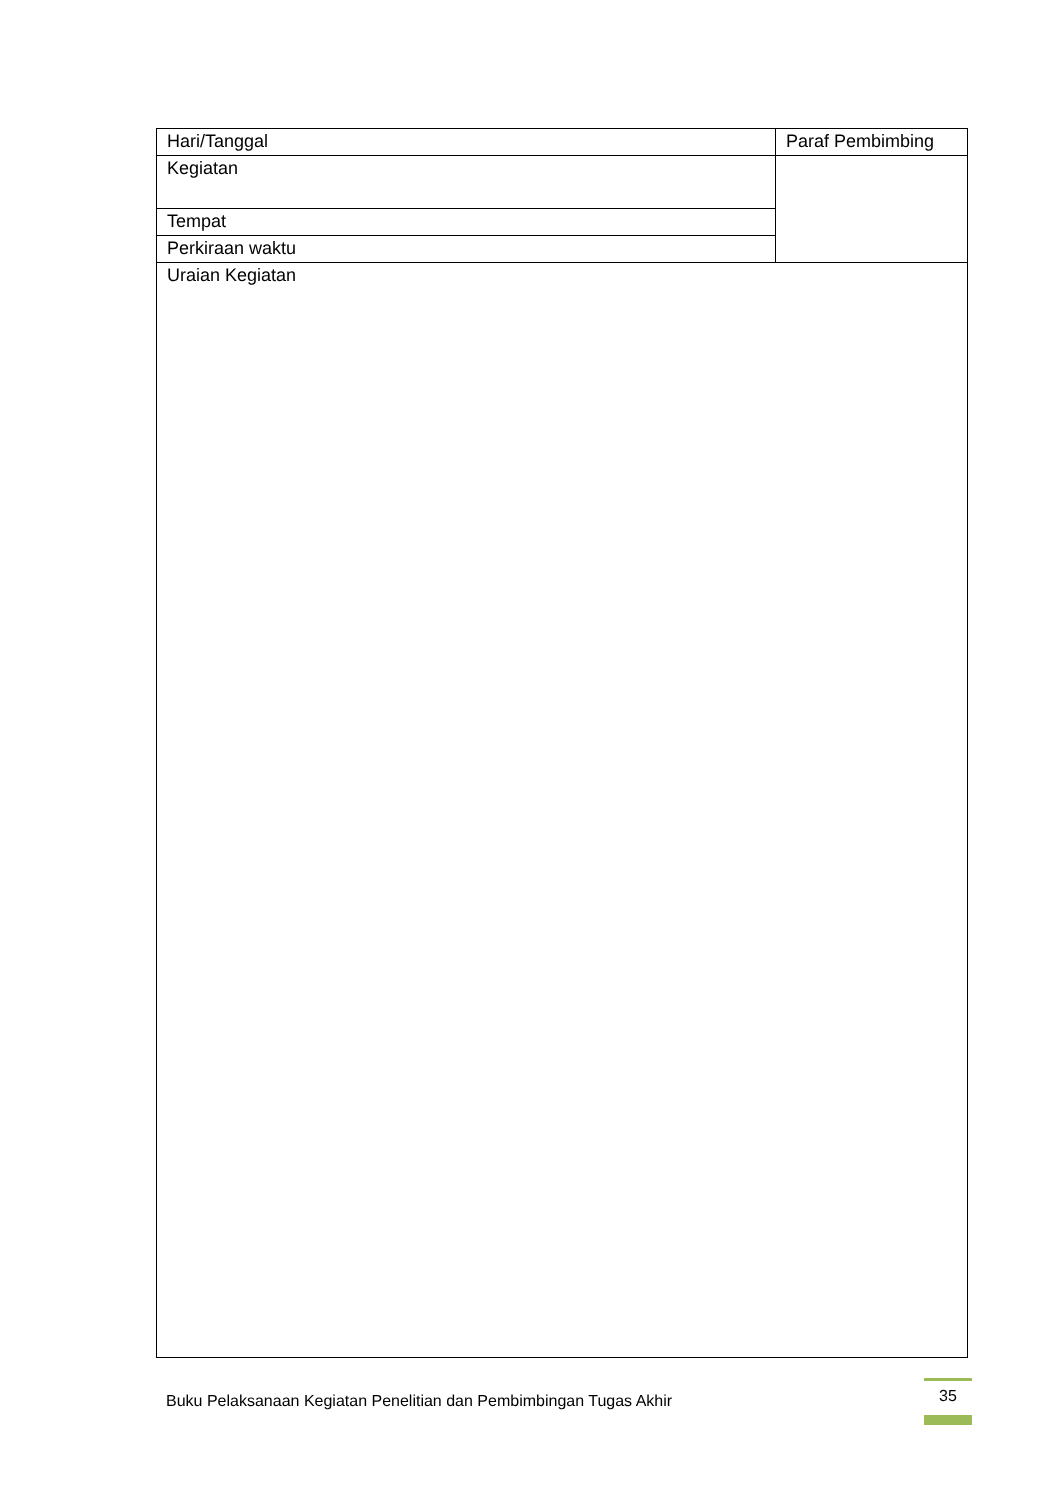| Hari/Tanggal | Paraf Pembimbing |
| Kegiatan | |
| Tempat | |
| Perkiraan waktu | |
| Uraian Kegiatan | |
Buku Pelaksanaan Kegiatan Penelitian dan Pembimbingan Tugas Akhir
35